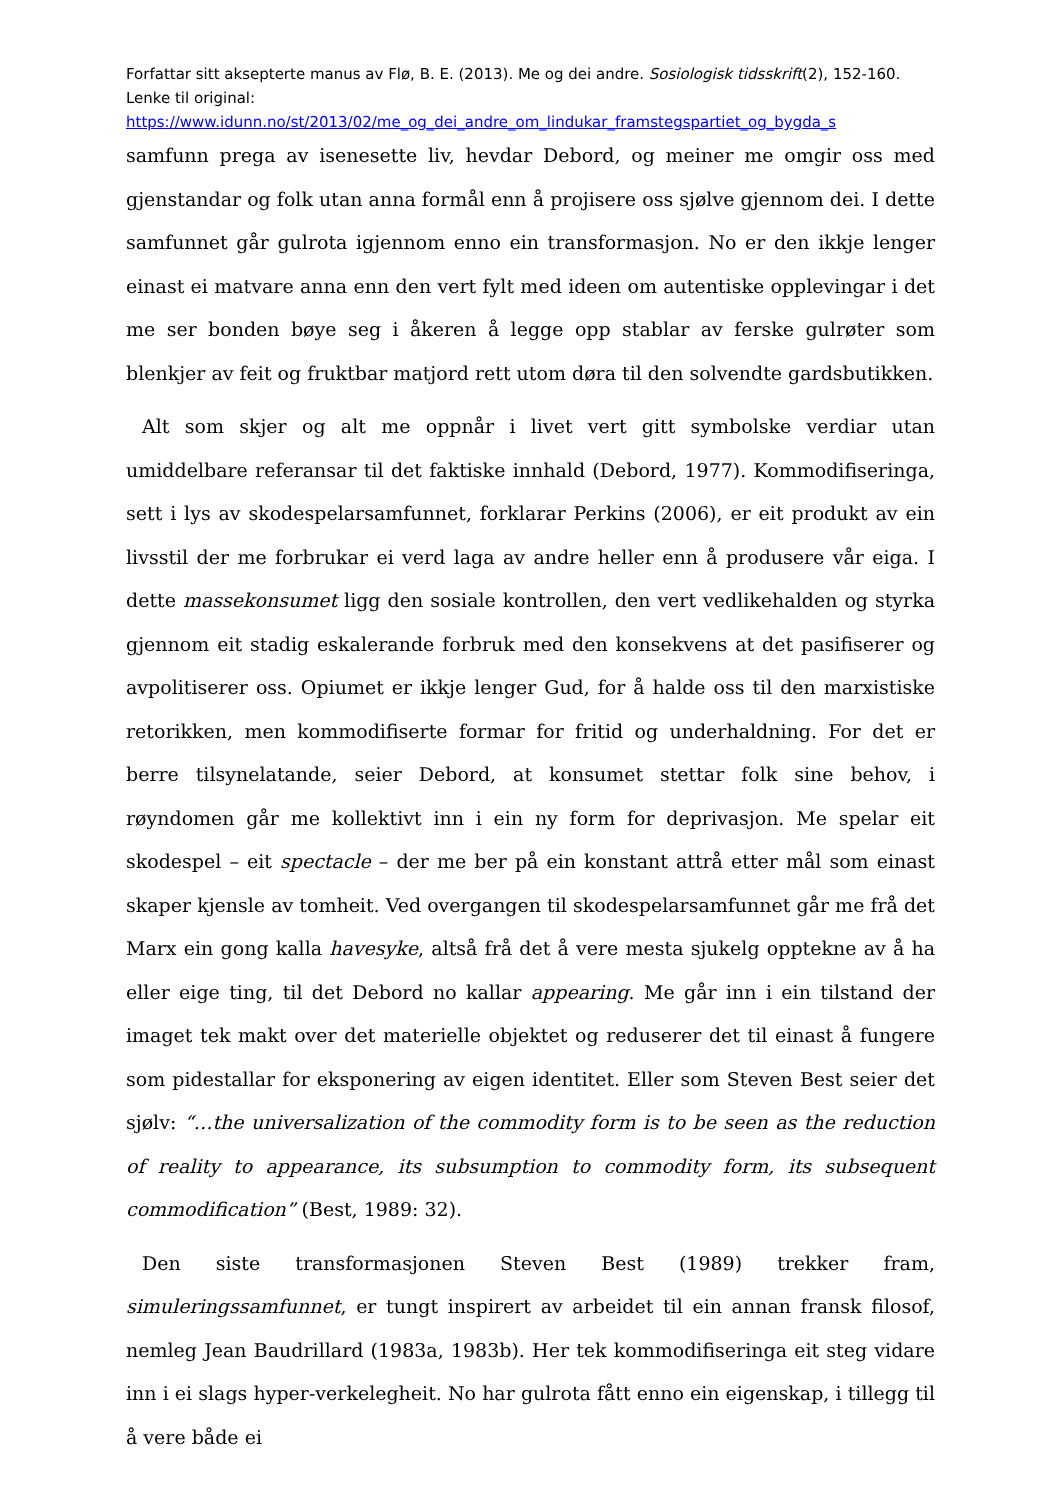Forfattar sitt aksepterte manus av Flø, B. E. (2013). Me og dei andre. Sosiologisk tidsskrift(2), 152-160. Lenke til original:
https://www.idunn.no/st/2013/02/me_og_dei_andre_om_lindukar_framstegspartiet_og_bygda_s
samfunn prega av isenesette liv, hevdar Debord, og meiner me omgir oss med gjenstandar og folk utan anna formål enn å projisere oss sjølve gjennom dei. I dette samfunnet går gulrota igjennom enno ein transformasjon. No er den ikkje lenger einast ei matvare anna enn den vert fylt med ideen om autentiske opplevingar i det me ser bonden bøye seg i åkeren å legge opp stablar av ferske gulrøter som blenkjer av feit og fruktbar matjord rett utom døra til den solvendte gardsbutikken.
Alt som skjer og alt me oppnår i livet vert gitt symbolske verdiar utan umiddelbare referansar til det faktiske innhald (Debord, 1977). Kommodifiseringa, sett i lys av skodespelarsamfunnet, forklarar Perkins (2006), er eit produkt av ein livsstil der me forbrukar ei verd laga av andre heller enn å produsere vår eiga. I dette massekonsumet ligg den sosiale kontrollen, den vert vedlikehalden og styrka gjennom eit stadig eskalerande forbruk med den konsekvens at det pasifiserer og avpolitiserer oss. Opiumet er ikkje lenger Gud, for å halde oss til den marxistiske retorikken, men kommodifiserte formar for fritid og underhaldning. For det er berre tilsynelatande, seier Debord, at konsumet stettar folk sine behov, i røyndomen går me kollektivt inn i ein ny form for deprivasjon. Me spelar eit skodespel – eit spectacle – der me ber på ein konstant attrå etter mål som einast skaper kjensle av tomheit. Ved overgangen til skodespelarsamfunnet går me frå det Marx ein gong kalla havesyke, altså frå det å vere mesta sjukelg opptekne av å ha eller eige ting, til det Debord no kallar appearing. Me går inn i ein tilstand der imaget tek makt over det materielle objektet og reduserer det til einast å fungere som pidestallar for eksponering av eigen identitet. Eller som Steven Best seier det sjølv: “…the universalization of the commodity form is to be seen as the reduction of reality to appearance, its subsumption to commodity form, its subsequent commodification” (Best, 1989: 32).
Den siste transformasjonen Steven Best (1989) trekker fram, simuleringssamfunnet, er tungt inspirert av arbeidet til ein annan fransk filosof, nemleg Jean Baudrillard (1983a, 1983b). Her tek kommodifiseringa eit steg vidare inn i ei slags hyper-verkelegheit. No har gulrota fått enno ein eigenskap, i tillegg til å vere både ei